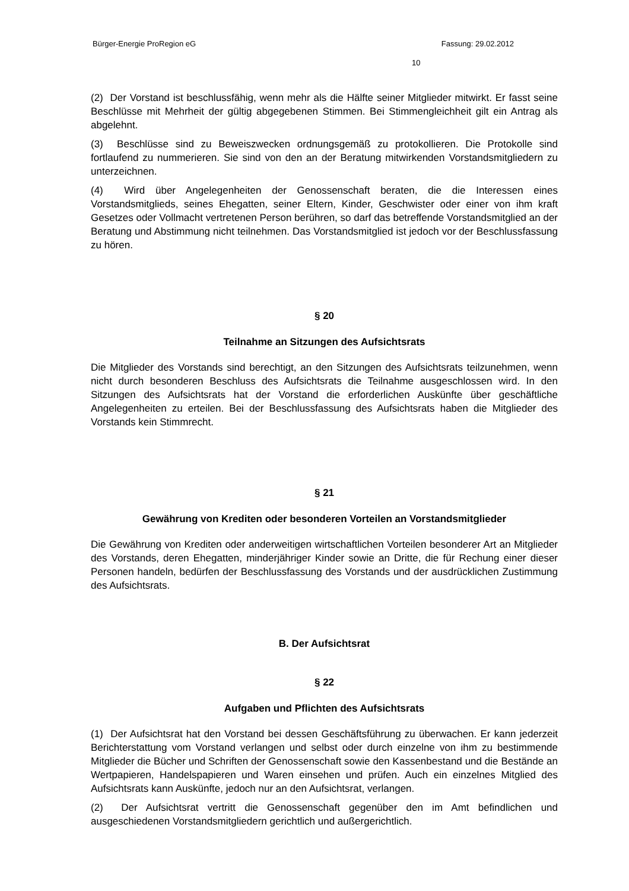Bürger-Energie ProRegion eG Fassung: 29.02.2012
10
(2) Der Vorstand ist beschlussfähig, wenn mehr als die Hälfte seiner Mitglieder mitwirkt. Er fasst seine Beschlüsse mit Mehrheit der gültig abgegebenen Stimmen. Bei Stimmengleichheit gilt ein Antrag als abgelehnt.
(3) Beschlüsse sind zu Beweiszwecken ordnungsgemäß zu protokollieren. Die Protokolle sind fortlaufend zu nummerieren. Sie sind von den an der Beratung mitwirkenden Vorstandsmitgliedern zu unterzeichnen.
(4) Wird über Angelegenheiten der Genossenschaft beraten, die die Interessen eines Vorstandsmitglieds, seines Ehegatten, seiner Eltern, Kinder, Geschwister oder einer von ihm kraft Gesetzes oder Vollmacht vertretenen Person berühren, so darf das betreffende Vorstandsmitglied an der Beratung und Abstimmung nicht teilnehmen. Das Vorstandsmitglied ist jedoch vor der Beschlussfassung zu hören.
§ 20
Teilnahme an Sitzungen des Aufsichtsrats
Die Mitglieder des Vorstands sind berechtigt, an den Sitzungen des Aufsichtsrats teilzunehmen, wenn nicht durch besonderen Beschluss des Aufsichtsrats die Teilnahme ausgeschlossen wird. In den Sitzungen des Aufsichtsrats hat der Vorstand die erforderlichen Auskünfte über geschäftliche Angelegenheiten zu erteilen. Bei der Beschlussfassung des Aufsichtsrats haben die Mitglieder des Vorstands kein Stimmrecht.
§ 21
Gewährung von Krediten oder besonderen Vorteilen an Vorstandsmitglieder
Die Gewährung von Krediten oder anderweitigen wirtschaftlichen Vorteilen besonderer Art an Mitglieder des Vorstands, deren Ehegatten, minderjähriger Kinder sowie an Dritte, die für Rechung einer dieser Personen handeln, bedürfen der Beschlussfassung des Vorstands und der ausdrücklichen Zustimmung des Aufsichtsrats.
B. Der Aufsichtsrat
§ 22
Aufgaben und Pflichten des Aufsichtsrats
(1) Der Aufsichtsrat hat den Vorstand bei dessen Geschäftsführung zu überwachen. Er kann jederzeit Berichterstattung vom Vorstand verlangen und selbst oder durch einzelne von ihm zu bestimmende Mitglieder die Bücher und Schriften der Genossenschaft sowie den Kassenbestand und die Bestände an Wertpapieren, Handelspapieren und Waren einsehen und prüfen. Auch ein einzelnes Mitglied des Aufsichtsrats kann Auskünfte, jedoch nur an den Aufsichtsrat, verlangen.
(2) Der Aufsichtsrat vertritt die Genossenschaft gegenüber den im Amt befindlichen und ausgeschiedenen Vorstandsmitgliedern gerichtlich und außergerichtlich.